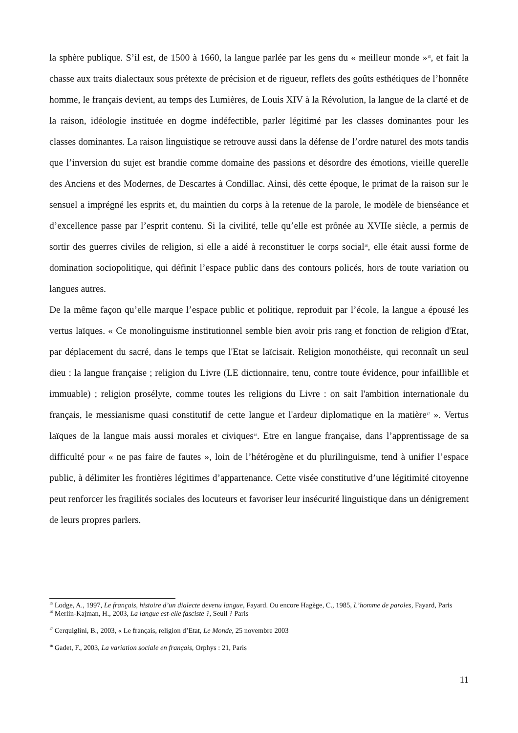la sphère publique. S’il est, de 1500 à 1660, la langue parlée par les gens du « meilleur monde »<sup>15</sup>, et fait la chasse aux traits dialectaux sous prétexte de précision et de rigueur, reflets des goûts esthétiques de l’honnête homme, le français devient, au temps des Lumières, de Louis XIV à la Révolution, la langue de la clarté et de la raison, idéologie instituée en dogme indéfectible, parler légitimé par les classes dominantes pour les classes dominantes. La raison linguistique se retrouve aussi dans la défense de l’ordre naturel des mots tandis que l’inversion du sujet est brandie comme domaine des passions et désordre des émotions, vieille querelle des Anciens et des Modernes, de Descartes à Condillac. Ainsi, dès cette époque, le primat de la raison sur le sensuel a imprégné les esprits et, du maintien du corps à la retenue de la parole, le modèle de bienséance et d’excellence passe par l’esprit contenu. Si la civilité, telle qu’elle est prônée au XVIIe siècle, a permis de sortir des guerres civiles de religion, si elle a aidé à reconstituer le corps social<sup>16</sup>, elle était aussi forme de domination sociopolitique, qui définit l’espace public dans des contours policés, hors de toute variation ou langues autres.
De la même façon qu’elle marque l’espace public et politique, reproduit par l’école, la langue a épousé les vertus laïques. « Ce monolinguisme institutionnel semble bien avoir pris rang et fonction de religion d'Etat, par déplacement du sacré, dans le temps que l'Etat se laïcisait. Religion monothéiste, qui reconnaît un seul dieu : la langue française ; religion du Livre (LE dictionnaire, tenu, contre toute évidence, pour infaillible et immuable) ; religion prosélyte, comme toutes les religions du Livre : on sait l'ambition internationale du français, le messianisme quasi constitutif de cette langue et l'ardeur diplomatique en la matière<sup>17</sup> ». Vertus laïques de la langue mais aussi morales et civiques<sup>18</sup>. Etre en langue française, dans l’apprentissage de sa difficulté pour « ne pas faire de fautes », loin de l’hétérogène et du plurilinguisme, tend à unifier l’espace public, à délimiter les frontières légitimes d’appartenance. Cette visée constitutive d’une légitimité citoyenne peut renforcer les fragilités sociales des locuteurs et favoriser leur insécurité linguistique dans un dénigrement de leurs propres parlers.
<sup>15</sup> Lodge, A., 1997, Le français, histoire d’un dialecte devenu langue, Fayard. Ou encore Hagège, C., 1985, L’homme de paroles, Fayard, Paris
<sup>16</sup> Merlin-Kajman, H., 2003, La langue est-elle fasciste ?, Seuil ? Paris
<sup>17</sup> Cerquiglini, B., 2003, « Le français, religion d’Etat, Le Monde, 25 novembre 2003
<sup>18</sup> Gadet, F., 2003, La variation sociale en français, Orphys : 21, Paris
11